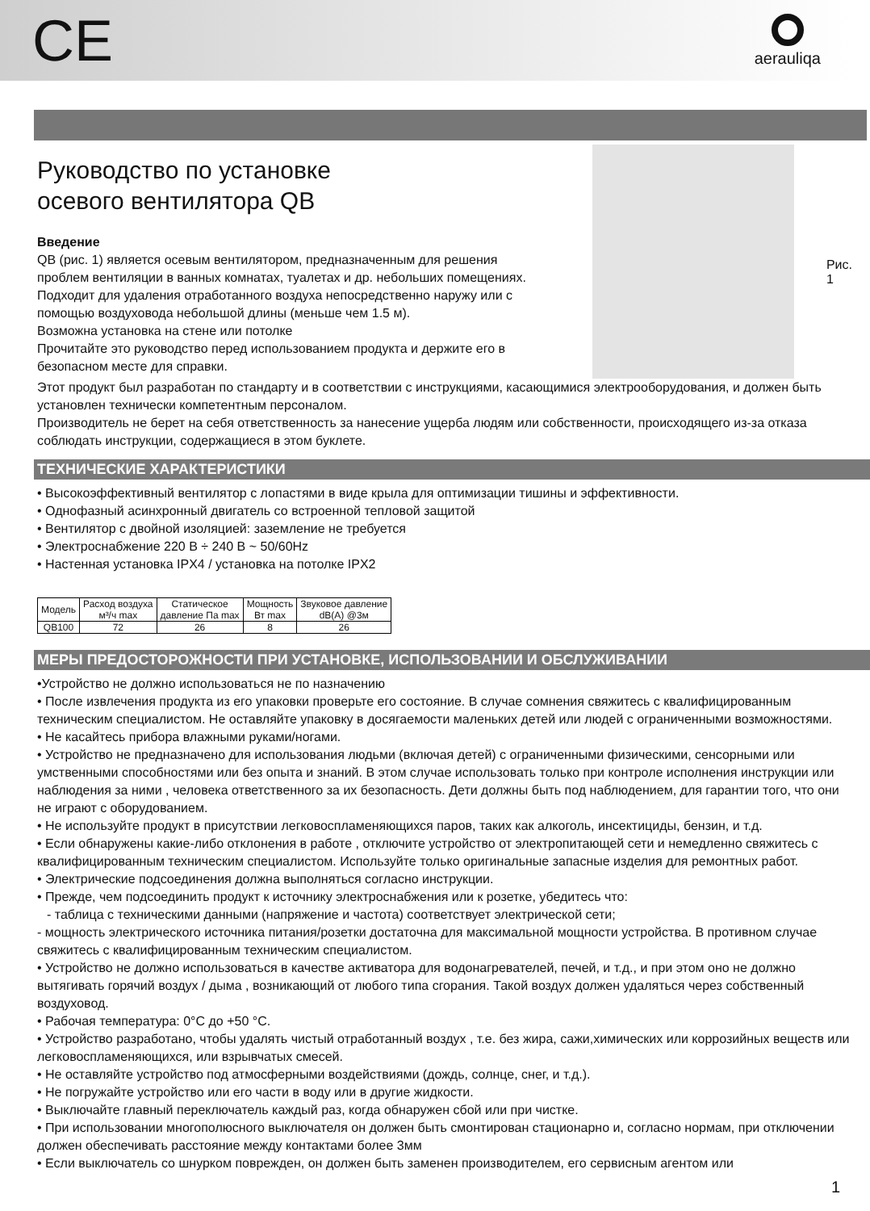CE
aerauliqa
Руководство по установке
осевого вентилятора QB
Введение
QB (рис. 1) является осевым вентилятором, предназначенным для решения проблем вентиляции в ванных комнатах, туалетах и др. небольших помещениях. Подходит для удаления отработанного воздуха непосредственно наружу или с помощью воздуховода небольшой длины (меньше чем 1.5 м).
Возможна установка на стене или потолке
Прочитайте это руководство перед использованием продукта и держите его в безопасном месте для справки.
Рис. 1
Этот продукт был разработан по стандарту и в соответствии с инструкциями, касающимися электрооборудования, и должен быть установлен технически компетентным персоналом.
Производитель не берет на себя ответственность за нанесение ущерба людям или собственности, происходящего из-за отказа соблюдать инструкции, содержащиеся в этом буклете.
ТЕХНИЧЕСКИЕ ХАРАКТЕРИСТИКИ
• Высокоэффективный вентилятор с лопастями в виде крыла для оптимизации тишины и эффективности.
• Однофазный асинхронный двигатель со встроенной тепловой защитой
• Вентилятор с двойной изоляцией: заземление не требуется
• Электроснабжение 220 В ÷ 240 В ~ 50/60Hz
• Настенная установка IPX4 / установка на потолке IPX2
| Модель | Расход воздуха м³/ч max | Статическое давление Па max | Мощность Вт max | Звуковое давление dB(A) @3м |
| --- | --- | --- | --- | --- |
| QB100 | 72 | 26 | 8 | 26 |
МЕРЫ ПРЕДОСТОРОЖНОСТИ ПРИ УСТАНОВКЕ, ИСПОЛЬЗОВАНИИ И ОБСЛУЖИВАНИИ
•Устройство не должно использоваться не по назначению
• После извлечения продукта из его упаковки проверьте его состояние. В случае сомнения свяжитесь с квалифицированным техническим специалистом. Не оставляйте упаковку в досягаемости маленьких детей или людей с ограниченными возможностями.
• Не касайтесь прибора влажными руками/ногами.
• Устройство не предназначено для использования людьми (включая детей) с ограниченными физическими, сенсорными или умственными способностями или без опыта и знаний. В этом случае использовать только при контроле исполнения инструкции или наблюдения за ними , человека ответственного за их безопасность. Дети должны быть под наблюдением, для гарантии того, что они не играют с оборудованием.
• Не используйте продукт в присутствии легковоспламеняющихся паров, таких как алкоголь, инсектициды, бензин, и т.д.
• Если обнаружены какие-либо отклонения в работе , отключите устройство от электропитающей сети и немедленно свяжитесь с квалифицированным техническим специалистом. Используйте только оригинальные запасные изделия для ремонтных работ.
• Электрические подсоединения должна выполняться согласно инструкции.
• Прежде, чем подсоединить продукт к источнику электроснабжения или к розетке, убедитесь что:
- таблица с техническими данными (напряжение и частота) соответствует электрической сети;
- мощность электрического источника питания/розетки достаточна для максимальной мощности устройства. В противном случае свяжитесь с квалифицированным техническим специалистом.
• Устройство не должно использоваться в качестве активатора для водонагревателей, печей, и т.д., и при этом оно не должно вытягивать горячий воздух / дыма , возникающий от любого типа сгорания. Такой воздух должен удаляться через собственный воздуховод.
• Рабочая температура: 0°C до +50 °C.
• Устройство разработано, чтобы удалять чистый отработанный воздух , т.е. без жира, сажи,химических или коррозийных веществ или легковоспламеняющихся, или взрывчатых смесей.
• Не оставляйте устройство под атмосферными воздействиями (дождь, солнце, снег, и т.д.).
• Не погружайте устройство или его части в воду или в другие жидкости.
• Выключайте главный переключатель каждый раз, когда обнаружен сбой или при чистке.
• При использовании многополюсного выключателя он должен быть смонтирован стационарно и, согласно нормам, при отключении должен обеспечивать расстояние между контактами более 3мм
• Если выключатель со шнурком поврежден, он должен быть заменен производителем, его сервисным агентом или
1